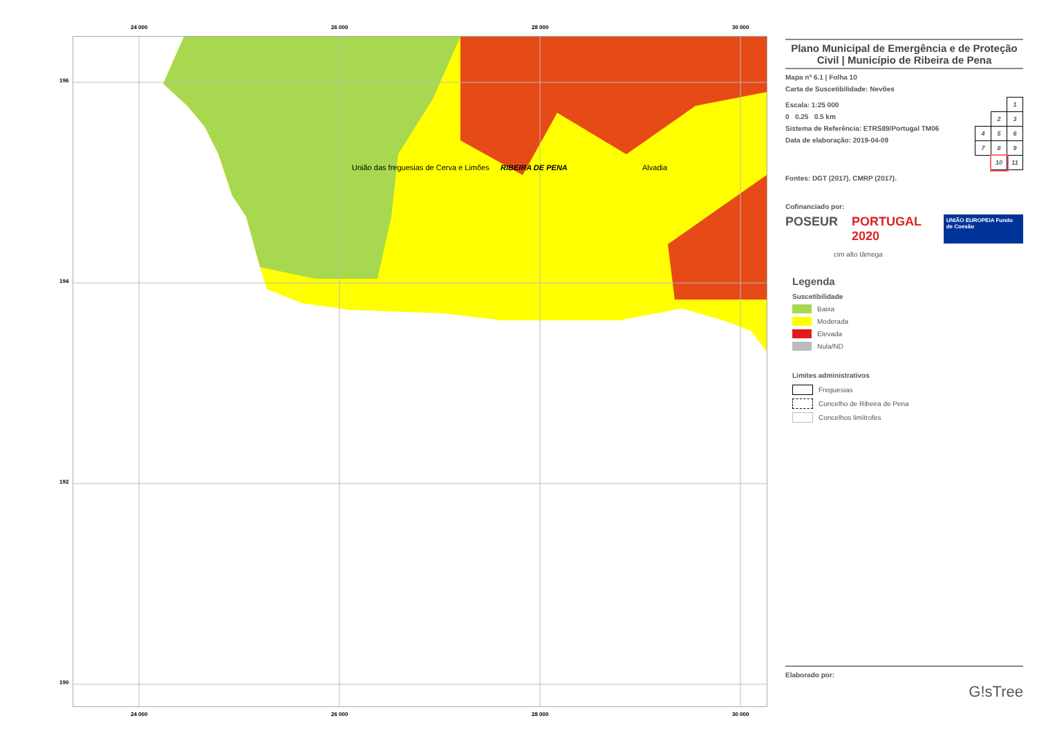União das freguesias de Cerva e Limões
RIBEIRA DE PENA
Alvadia
24 000 26 000 28 000 30 000
24 000 26 000 28 000 30 000
196
194
192
190
Plano Municipal de Emergência e de Proteção Civil | Município de Ribeira de Pena
Mapa nº 6.1 | Folha 10
Carta de Suscetibilidade: Nevões
Escala: 1:25 000
0 0.25 0.5 km
Sistema de Referência: ETRS89/Portugal TM06
Data de elaboração: 2019-04-09
| | | 1 |
| | 2 | 3 |
| 4 | 5 | 6 |
| 7 | 8 | 9 |
| | 10 | 11 |
Fontes: DGT (2017). CMRP (2017).
Cofinanciado por:
POSEUR PORTUGAL 2020 UNIÃO EUROPEIA Fundo de Coesão
cim alto tâmega
Legenda
Suscetibilidade
Baixa
Moderada
Elevada
Nula/ND
Limites administrativos
Freguesias
Concelho de Ribeira de Pena
Concelhos limítrofes
Elaborado por:
G!sTree